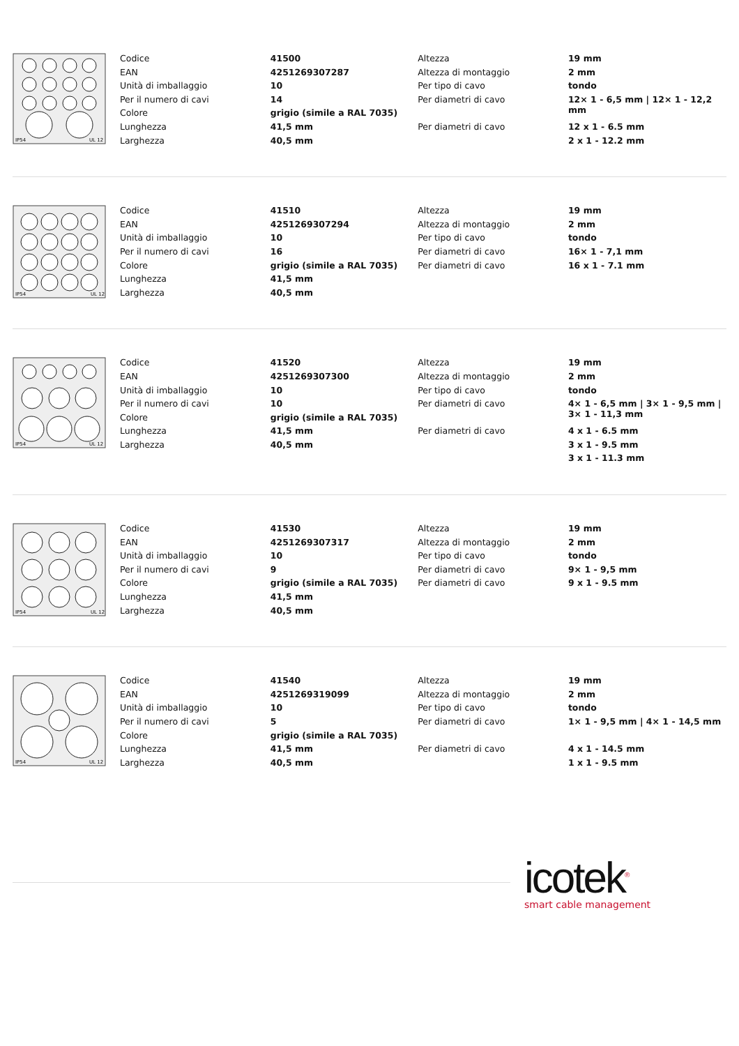IP54
UL 12
| Codice | 41500 | Altezza | 19 mm |
| EAN | 4251269307287 | Altezza di montaggio | 2 mm |
| Unità di imballaggio | 10 | Per tipo di cavo | tondo |
| Per il numero di cavi | 14 | Per diametri di cavo | 12× 1 - 6,5 mm / 12× 1 - 12,2 mm |
| Colore | grigio (simile a RAL 7035) | | |
| Lunghezza | 41,5 mm | Per diametri di cavo | 12 x 1 - 6.5 mm |
| Larghezza | 40,5 mm | | 2 x 1 - 12.2 mm |
IP54
UL 12
| Codice | 41510 | Altezza | 19 mm |
| EAN | 4251269307294 | Altezza di montaggio | 2 mm |
| Unità di imballaggio | 10 | Per tipo di cavo | tondo |
| Per il numero di cavi | 16 | Per diametri di cavo | 16× 1 - 7,1 mm |
| Colore | grigio (simile a RAL 7035) | Per diametri di cavo | 16 x 1 - 7.1 mm |
| Lunghezza | 41,5 mm | | |
| Larghezza | 40,5 mm | | |
IP54
UL 12
| Codice | 41520 | Altezza | 19 mm |
| EAN | 4251269307300 | Altezza di montaggio | 2 mm |
| Unità di imballaggio | 10 | Per tipo di cavo | tondo |
| Per il numero di cavi | 10 | Per diametri di cavo | 4× 1 - 6,5 mm / 3× 1 - 9,5 mm / 3× 1 - 11,3 mm |
| Colore | grigio (simile a RAL 7035) | | |
| Lunghezza | 41,5 mm | Per diametri di cavo | 4 x 1 - 6.5 mm |
| Larghezza | 40,5 mm | | 3 x 1 - 9.5 mm |
| | | | 3 x 1 - 11.3 mm |
IP54
UL 12
| Codice | 41530 | Altezza | 19 mm |
| EAN | 4251269307317 | Altezza di montaggio | 2 mm |
| Unità di imballaggio | 10 | Per tipo di cavo | tondo |
| Per il numero di cavi | 9 | Per diametri di cavo | 9× 1 - 9,5 mm |
| Colore | grigio (simile a RAL 7035) | Per diametri di cavo | 9 x 1 - 9.5 mm |
| Lunghezza | 41,5 mm | | |
| Larghezza | 40,5 mm | | |
IP54
UL 12
| Codice | 41540 | Altezza | 19 mm |
| EAN | 4251269319099 | Altezza di montaggio | 2 mm |
| Unità di imballaggio | 10 | Per tipo di cavo | tondo |
| Per il numero di cavi | 5 | Per diametri di cavo | 1× 1 - 9,5 mm / 4× 1 - 14,5 mm |
| Colore | grigio (simile a RAL 7035) | | |
| Lunghezza | 41,5 mm | Per diametri di cavo | 4 x 1 - 14.5 mm |
| Larghezza | 40,5 mm | | 1 x 1 - 9.5 mm |
icotek<sup>®</sup>
smart cable management